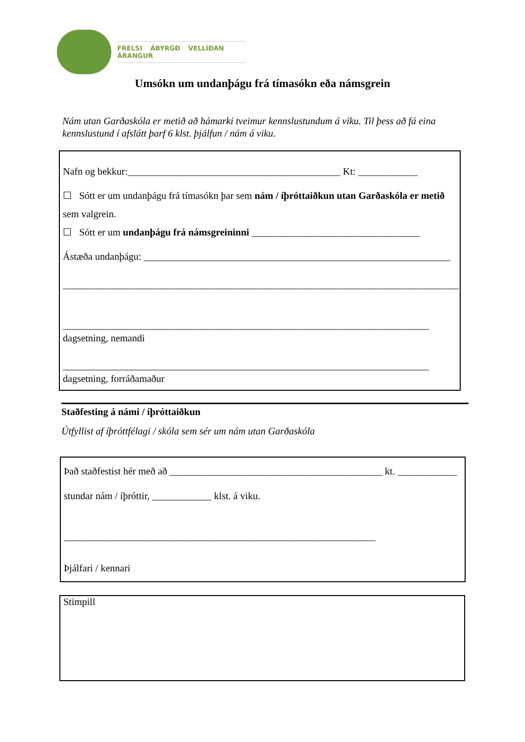FRELSI ÁBYRGÐ VELLÍÐAN ÁRANGUR
Umsókn um undanþágu frá tímasókn eða námsgrein
Nám utan Garðaskóla er metið að hámarki tveimur kennslustundum á viku. Til þess að fá eina kennslustund í afslátt þarf 6 klst. þjálfun / nám á viku.
Nafn og bekkur:___________________________________________ Kt: ____________
☐ Sótt er um undanþágu frá tímasókn þar sem nám / íþróttaiðkun utan Garðaskóla er metið sem valgrein.
☐ Sótt er um undanþágu frá námsgreininni __________________________________
Ástæða undanþágu: ______________________________________________________________
________________________________________________________________________________
__________________________________________________________________________
dagsetning, nemandi
__________________________________________________________________________
dagsetning, forráðamaður
Staðfesting á námi / íþróttaiðkun
Útfyllist af íþróttfélagi / skóla sem sér um nám utan Garðaskóla
Það staðfestist hér með að ___________________________________________ kt. ____________
stundar nám / íþróttir, ____________ klst. á viku.
_______________________________________________________________
Þjálfari / kennari
Stimpill